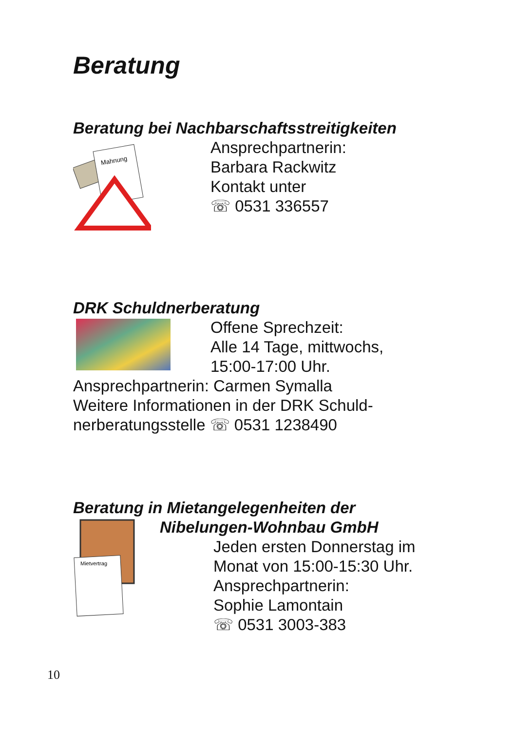Beratung
Beratung bei Nachbarschaftsstreitigkeiten
Mahnung
Ansprechpartnerin:
Barbara Rackwitz
Kontakt unter
☏ 0531 336557
DRK Schuldnerberatung
Offene Sprechzeit:
Alle 14 Tage, mittwochs,
15:00-17:00 Uhr.
Ansprechpartnerin: Carmen Symalla
Weitere Informationen in der DRK Schuld-
nerberatungsstelle ☏ 0531 1238490
Beratung in Mietangelegenheiten der
Nibelungen-Wohnbau GmbH
Mietvertrag
Jeden ersten Donnerstag im
Monat von 15:00-15:30 Uhr.
Ansprechpartnerin:
Sophie Lamontain
☏ 0531 3003-383
10